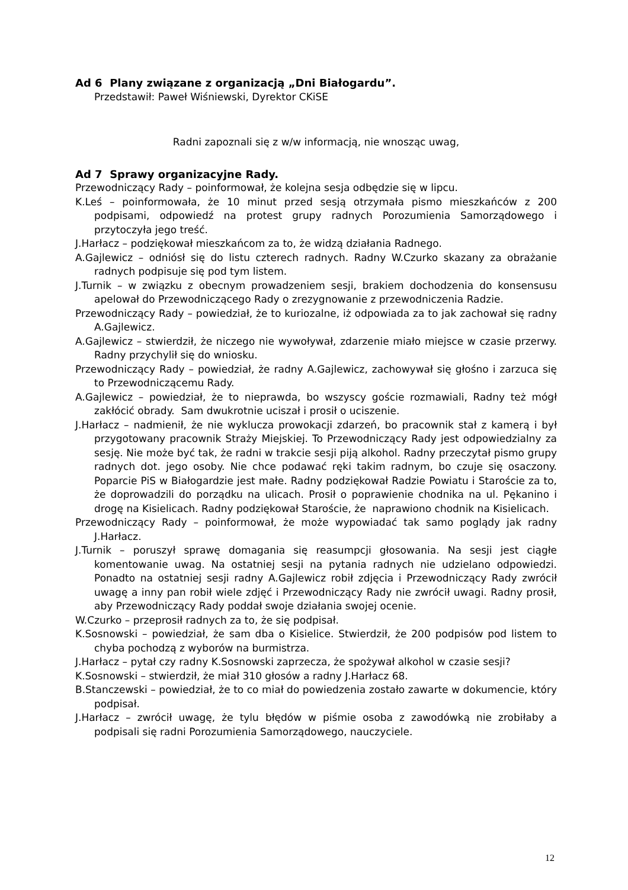Ad 6 Plany związane z organizacją „Dni Białogardu”.
Przedstawił: Paweł Wiśniewski, Dyrektor CKiSE
Radni zapoznali się z w/w informacją, nie wnosząc uwag,
Ad 7 Sprawy organizacyjne Rady.
Przewodniczący Rady – poinformował, że kolejna sesja odbędzie się w lipcu.
K.Leś – poinformowała, że 10 minut przed sesją otrzymała pismo mieszkańców z 200 podpisami, odpowiedź na protest grupy radnych Porozumienia Samorządowego i przytoczyła jego treść.
J.Harłacz – podziękował mieszkańcom za to, że widzą działania Radnego.
A.Gajlewicz – odniósł się do listu czterech radnych. Radny W.Czurko skazany za obrażanie radnych podpisuje się pod tym listem.
J.Turnik – w związku z obecnym prowadzeniem sesji, brakiem dochodzenia do konsensusu apelował do Przewodniczącego Rady o zrezygnowanie z przewodniczenia Radzie.
Przewodniczący Rady – powiedział, że to kuriozalne, iż odpowiada za to jak zachował się radny A.Gajlewicz.
A.Gajlewicz – stwierdził, że niczego nie wywoływał, zdarzenie miało miejsce w czasie przerwy. Radny przychylił się do wniosku.
Przewodniczący Rady – powiedział, że radny A.Gajlewicz, zachowywał się głośno i zarzuca się to Przewodniczącemu Rady.
A.Gajlewicz – powiedział, że to nieprawda, bo wszyscy goście rozmawiali, Radny też mógł zakłócić obrady. Sam dwukrotnie uciszał i prosił o uciszenie.
J.Harłacz – nadmienił, że nie wyklucza prowokacji zdarzeń, bo pracownik stał z kamerą i był przygotowany pracownik Straży Miejskiej. To Przewodniczący Rady jest odpowiedzialny za sesję. Nie może być tak, że radni w trakcie sesji piją alkohol. Radny przeczytał pismo grupy radnych dot. jego osoby. Nie chce podawać ręki takim radnym, bo czuje się osaczony. Poparcie PiS w Białogardzie jest małe. Radny podziękował Radzie Powiatu i Staroście za to, że doprowadzili do porządku na ulicach. Prosił o poprawienie chodnika na ul. Pękanino i drogę na Kisielicach. Radny podziękował Staroście, że naprawiono chodnik na Kisielicach.
Przewodniczący Rady – poinformował, że może wypowiadać tak samo poglądy jak radny J.Harłacz.
J.Turnik – poruszył sprawę domagania się reasumpcji głosowania. Na sesji jest ciągłe komentowanie uwag. Na ostatniej sesji na pytania radnych nie udzielano odpowiedzi. Ponadto na ostatniej sesji radny A.Gajlewicz robił zdjęcia i Przewodniczący Rady zwrócił uwagę a inny pan robił wiele zdjęć i Przewodniczący Rady nie zwrócił uwagi. Radny prosił, aby Przewodniczący Rady poddał swoje działania swojej ocenie.
W.Czurko – przeprosił radnych za to, że się podpisał.
K.Sosnowski – powiedział, że sam dba o Kisielice. Stwierdził, że 200 podpisów pod listem to chyba pochodzą z wyborów na burmistrza.
J.Harłacz – pytał czy radny K.Sosnowski zaprzecza, że spożywał alkohol w czasie sesji?
K.Sosnowski – stwierdził, że miał 310 głosów a radny J.Harłacz 68.
B.Stanczewski – powiedział, że to co miał do powiedzenia zostało zawarte w dokumencie, który podpisał.
J.Harłacz – zwrócił uwagę, że tylu błędów w piśmie osoba z zawodówką nie zrobiłaby a podpisali się radni Porozumienia Samorządowego, nauczyciele.
12